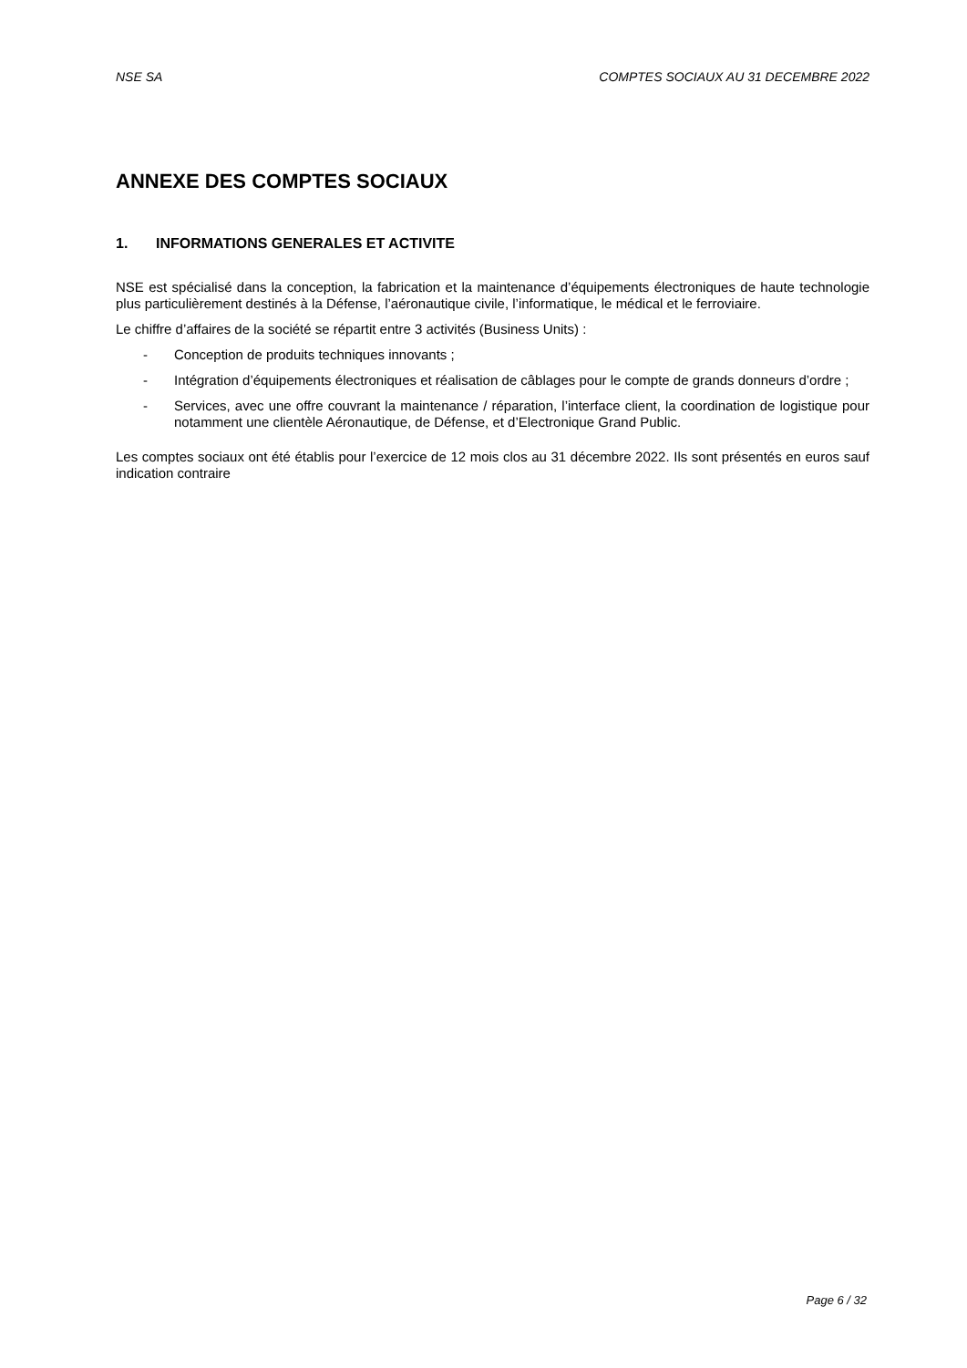NSE SA COMPTES SOCIAUX AU 31 DECEMBRE 2022
ANNEXE DES COMPTES SOCIAUX
1. INFORMATIONS GENERALES ET ACTIVITE
NSE est spécialisé dans la conception, la fabrication et la maintenance d’équipements électroniques de haute technologie plus particulièrement destinés à la Défense, l’aéronautique civile, l’informatique, le médical et le ferroviaire.
Le chiffre d’affaires de la société se répartit entre 3 activités (Business Units) :
- Conception de produits techniques innovants ;
- Intégration d’équipements électroniques et réalisation de câblages pour le compte de grands donneurs d’ordre ;
- Services, avec une offre couvrant la maintenance / réparation, l’interface client, la coordination de logistique pour notamment une clientèle Aéronautique, de Défense, et d’Electronique Grand Public.
Les comptes sociaux ont été établis pour l’exercice de 12 mois clos au 31 décembre 2022. Ils sont présentés en euros sauf indication contraire
Page 6 / 32